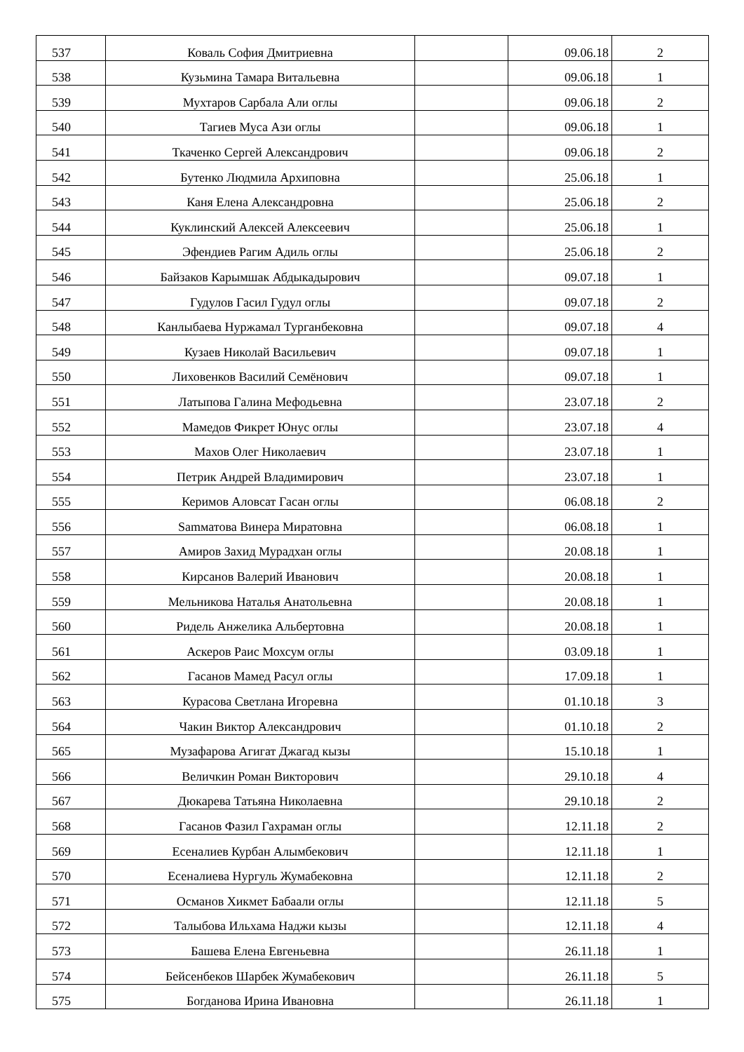| 537 | Коваль София Дмитриевна | | 09.06.18 | 2 |
| 538 | Кузьмина Тамара Витальевна | | 09.06.18 | 1 |
| 539 | Мухтаров Сарбала Али оглы | | 09.06.18 | 2 |
| 540 | Тагиев Муса Ази оглы | | 09.06.18 | 1 |
| 541 | Ткаченко Сергей Александрович | | 09.06.18 | 2 |
| 542 | Бутенко Людмила Архиповна | | 25.06.18 | 1 |
| 543 | Каня Елена Александровна | | 25.06.18 | 2 |
| 544 | Куклинский Алексей Алексеевич | | 25.06.18 | 1 |
| 545 | Эфендиев Рагим Адиль оглы | | 25.06.18 | 2 |
| 546 | Байзаков Карымшак Абдыкадырович | | 09.07.18 | 1 |
| 547 | Гудулов Гасил Гудул оглы | | 09.07.18 | 2 |
| 548 | Канлыбаева Нуржамал Турганбековна | | 09.07.18 | 4 |
| 549 | Кузаев Николай Васильевич | | 09.07.18 | 1 |
| 550 | Лиховенков Василий Семёнович | | 09.07.18 | 1 |
| 551 | Латыпова Галина Мефодьевна | | 23.07.18 | 2 |
| 552 | Мамедов Фикрет Юнус оглы | | 23.07.18 | 4 |
| 553 | Махов Олег Николаевич | | 23.07.18 | 1 |
| 554 | Петрик Андрей Владимирович | | 23.07.18 | 1 |
| 555 | Керимов Аловсат Гасан оглы | | 06.08.18 | 2 |
| 556 | Samматова Винера Миратовна | | 06.08.18 | 1 |
| 557 | Амиров Захид Мурадхан оглы | | 20.08.18 | 1 |
| 558 | Кирсанов Валерий Иванович | | 20.08.18 | 1 |
| 559 | Мельникова Наталья Анатольевна | | 20.08.18 | 1 |
| 560 | Ридель Анжелика Альбертовна | | 20.08.18 | 1 |
| 561 | Аскеров Раис Мохсум оглы | | 03.09.18 | 1 |
| 562 | Гасанов Мамед Расул оглы | | 17.09.18 | 1 |
| 563 | Курасова Светлана Игоревна | | 01.10.18 | 3 |
| 564 | Чакин Виктор Александрович | | 01.10.18 | 2 |
| 565 | Музафарова Агигат Джагад кызы | | 15.10.18 | 1 |
| 566 | Величкин Роман Викторович | | 29.10.18 | 4 |
| 567 | Дюкарева Татьяна Николаевна | | 29.10.18 | 2 |
| 568 | Гасанов Фазил Гахраман оглы | | 12.11.18 | 2 |
| 569 | Есеналиев Курбан Алымбекович | | 12.11.18 | 1 |
| 570 | Есеналиева Нургуль Жумабековна | | 12.11.18 | 2 |
| 571 | Османов Хикмет Бабаали оглы | | 12.11.18 | 5 |
| 572 | Талыбова Ильхама Наджи кызы | | 12.11.18 | 4 |
| 573 | Башева Елена Евгеньевна | | 26.11.18 | 1 |
| 574 | Бейсенбеков Шарбек Жумабекович | | 26.11.18 | 5 |
| 575 | Богданова Ирина Ивановна | | 26.11.18 | 1 |